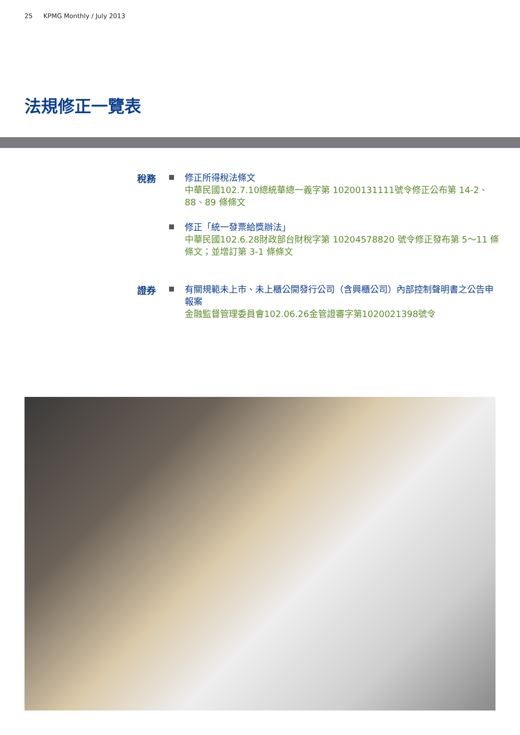25 KPMG Monthly / July 2013
法規修正一覽表
稅務
修正所得稅法條文
中華民國102.7.10總統華總一義字第 10200131111號令修正公布第 14-2、88、89 條條文
修正「統一發票給獎辦法」
中華民國102.6.28財政部台財稅字第 10204578820 號令修正發布第 5～11 條條文；並增訂第 3-1 條條文
證券
有關規範未上市、未上櫃公開發行公司（含興櫃公司）內部控制聲明書之公告申報案
金融監督管理委員會102.06.26金管證審字第1020021398號令